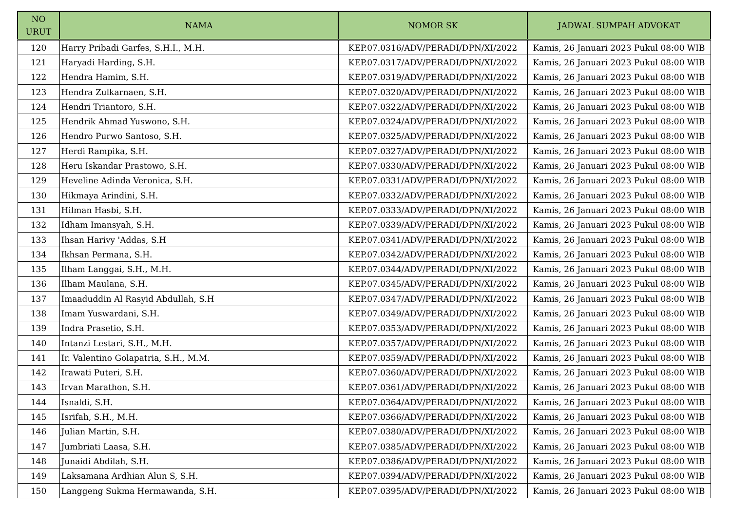| NO URUT | NAMA | NOMOR SK | JADWAL SUMPAH ADVOKAT |
| --- | --- | --- | --- |
| 120 | Harry Pribadi Garfes, S.H.I., M.H. | KEP.07.0316/ADV/PERADI/DPN/XI/2022 | Kamis, 26 Januari 2023 Pukul 08:00 WIB |
| 121 | Haryadi Harding, S.H. | KEP.07.0317/ADV/PERADI/DPN/XI/2022 | Kamis, 26 Januari 2023 Pukul 08:00 WIB |
| 122 | Hendra Hamim, S.H. | KEP.07.0319/ADV/PERADI/DPN/XI/2022 | Kamis, 26 Januari 2023 Pukul 08:00 WIB |
| 123 | Hendra Zulkarnaen, S.H. | KEP.07.0320/ADV/PERADI/DPN/XI/2022 | Kamis, 26 Januari 2023 Pukul 08:00 WIB |
| 124 | Hendri Triantoro, S.H. | KEP.07.0322/ADV/PERADI/DPN/XI/2022 | Kamis, 26 Januari 2023 Pukul 08:00 WIB |
| 125 | Hendrik Ahmad Yuswono, S.H. | KEP.07.0324/ADV/PERADI/DPN/XI/2022 | Kamis, 26 Januari 2023 Pukul 08:00 WIB |
| 126 | Hendro Purwo Santoso, S.H. | KEP.07.0325/ADV/PERADI/DPN/XI/2022 | Kamis, 26 Januari 2023 Pukul 08:00 WIB |
| 127 | Herdi Rampika, S.H. | KEP.07.0327/ADV/PERADI/DPN/XI/2022 | Kamis, 26 Januari 2023 Pukul 08:00 WIB |
| 128 | Heru Iskandar Prastowo, S.H. | KEP.07.0330/ADV/PERADI/DPN/XI/2022 | Kamis, 26 Januari 2023 Pukul 08:00 WIB |
| 129 | Heveline Adinda Veronica, S.H. | KEP.07.0331/ADV/PERADI/DPN/XI/2022 | Kamis, 26 Januari 2023 Pukul 08:00 WIB |
| 130 | Hikmaya Arindini, S.H. | KEP.07.0332/ADV/PERADI/DPN/XI/2022 | Kamis, 26 Januari 2023 Pukul 08:00 WIB |
| 131 | Hilman Hasbi, S.H. | KEP.07.0333/ADV/PERADI/DPN/XI/2022 | Kamis, 26 Januari 2023 Pukul 08:00 WIB |
| 132 | Idham Imansyah, S.H. | KEP.07.0339/ADV/PERADI/DPN/XI/2022 | Kamis, 26 Januari 2023 Pukul 08:00 WIB |
| 133 | Ihsan Harivy 'Addas, S.H | KEP.07.0341/ADV/PERADI/DPN/XI/2022 | Kamis, 26 Januari 2023 Pukul 08:00 WIB |
| 134 | Ikhsan Permana, S.H. | KEP.07.0342/ADV/PERADI/DPN/XI/2022 | Kamis, 26 Januari 2023 Pukul 08:00 WIB |
| 135 | Ilham Langgai, S.H., M.H. | KEP.07.0344/ADV/PERADI/DPN/XI/2022 | Kamis, 26 Januari 2023 Pukul 08:00 WIB |
| 136 | Ilham Maulana, S.H. | KEP.07.0345/ADV/PERADI/DPN/XI/2022 | Kamis, 26 Januari 2023 Pukul 08:00 WIB |
| 137 | Imaaduddin Al Rasyid Abdullah, S.H | KEP.07.0347/ADV/PERADI/DPN/XI/2022 | Kamis, 26 Januari 2023 Pukul 08:00 WIB |
| 138 | Imam Yuswardani, S.H. | KEP.07.0349/ADV/PERADI/DPN/XI/2022 | Kamis, 26 Januari 2023 Pukul 08:00 WIB |
| 139 | Indra Prasetio, S.H. | KEP.07.0353/ADV/PERADI/DPN/XI/2022 | Kamis, 26 Januari 2023 Pukul 08:00 WIB |
| 140 | Intanzi Lestari, S.H., M.H. | KEP.07.0357/ADV/PERADI/DPN/XI/2022 | Kamis, 26 Januari 2023 Pukul 08:00 WIB |
| 141 | Ir. Valentino Golapatria, S.H., M.M. | KEP.07.0359/ADV/PERADI/DPN/XI/2022 | Kamis, 26 Januari 2023 Pukul 08:00 WIB |
| 142 | Irawati Puteri, S.H. | KEP.07.0360/ADV/PERADI/DPN/XI/2022 | Kamis, 26 Januari 2023 Pukul 08:00 WIB |
| 143 | Irvan Marathon, S.H. | KEP.07.0361/ADV/PERADI/DPN/XI/2022 | Kamis, 26 Januari 2023 Pukul 08:00 WIB |
| 144 | Isnaldi, S.H. | KEP.07.0364/ADV/PERADI/DPN/XI/2022 | Kamis, 26 Januari 2023 Pukul 08:00 WIB |
| 145 | Isrifah, S.H., M.H. | KEP.07.0366/ADV/PERADI/DPN/XI/2022 | Kamis, 26 Januari 2023 Pukul 08:00 WIB |
| 146 | Julian Martin, S.H. | KEP.07.0380/ADV/PERADI/DPN/XI/2022 | Kamis, 26 Januari 2023 Pukul 08:00 WIB |
| 147 | Jumbriati Laasa, S.H. | KEP.07.0385/ADV/PERADI/DPN/XI/2022 | Kamis, 26 Januari 2023 Pukul 08:00 WIB |
| 148 | Junaidi Abdilah, S.H. | KEP.07.0386/ADV/PERADI/DPN/XI/2022 | Kamis, 26 Januari 2023 Pukul 08:00 WIB |
| 149 | Laksamana Ardhian Alun S, S.H. | KEP.07.0394/ADV/PERADI/DPN/XI/2022 | Kamis, 26 Januari 2023 Pukul 08:00 WIB |
| 150 | Langgeng Sukma Hermawanda, S.H. | KEP.07.0395/ADV/PERADI/DPN/XI/2022 | Kamis, 26 Januari 2023 Pukul 08:00 WIB |